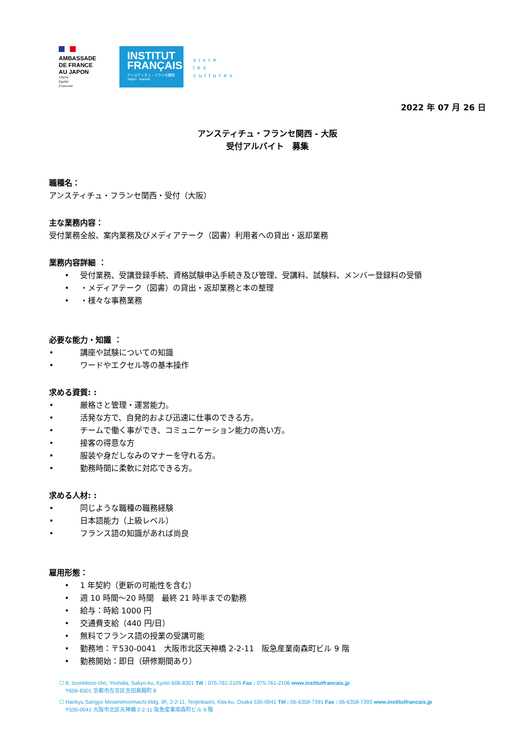AMBASSADE
DE FRANCE
AU JAPON
Liberté
Égalité
Fraternité
INSTITUT
FRANÇAIS
アンスティチュ・フランセ関西
Japon - Kansai
vivre
les
cultures
2022 年 07 月 26 日
アンスティチュ・フランセ関西 - 大阪
受付アルバイト　募集
職種名：
アンスティチュ・フランセ関西・受付（大阪）
主な業務内容：
受付業務全般、案内業務及びメディアテーク（図書）利用者への貸出・返却業務
業務内容詳細 ：
• 受付業務、受講登録手続、資格試験申込手続き及び管理、受講料、試験料、メンバー登録料の受領
• ・メディアテーク（図書）の貸出・返却業務と本の整理
• ・様々な事務業務
必要な能力・知識 ：
• 講座や試験についての知識
• ワードやエクセル等の基本操作
求める資質: :
• 厳格さと管理・運営能力。
• 活発な方で、自発的および迅速に仕事のできる方。
• チームで働く事ができ、コミュニケーション能力の高い方。
• 接客の得意な方
• 服装や身だしなみのマナーを守れる方。
• 勤務時間に柔軟に対応できる方。
求める人材: :
• 同じような職種の職務経験
• 日本語能力（上級レベル）
• フランス語の知識があれば尚良
雇用形態：
• 1 年契約（更新の可能性を含む）
• 週 10 時間～20 時間　最終 21 時半までの勤務
• 給与：時給 1000 円
• 交通費支給（440 円/日）
• 無料でフランス語の授業の受講可能
• 勤務地：〒530-0041　大阪市北区天神橋 2-2-11　阪急産業南森町ビル 9 階
• 勤務開始：即日（研修期間あり）
☐ 8, Izumidono-cho, Yoshida, Sakyo-ku, Kyoto 606-8301 Tél : 075-761-2105 Fax : 075-761-2106 www.institutfrancais.jp
〒606-8301 京都市左京区吉田泉殿町 8
☐ Hankyu Sangyo Minamimorimachi bldg. 9F, 2-2-11, Tenjinbashi, Kita-ku, Osaka 530-0041 Tél : 06-6358-7391 Fax : 06-6358-7393 www.institutfrancais.jp
〒530-0041 大阪市北区天神橋 2-2-11 阪急産業南森町ビル 9 階